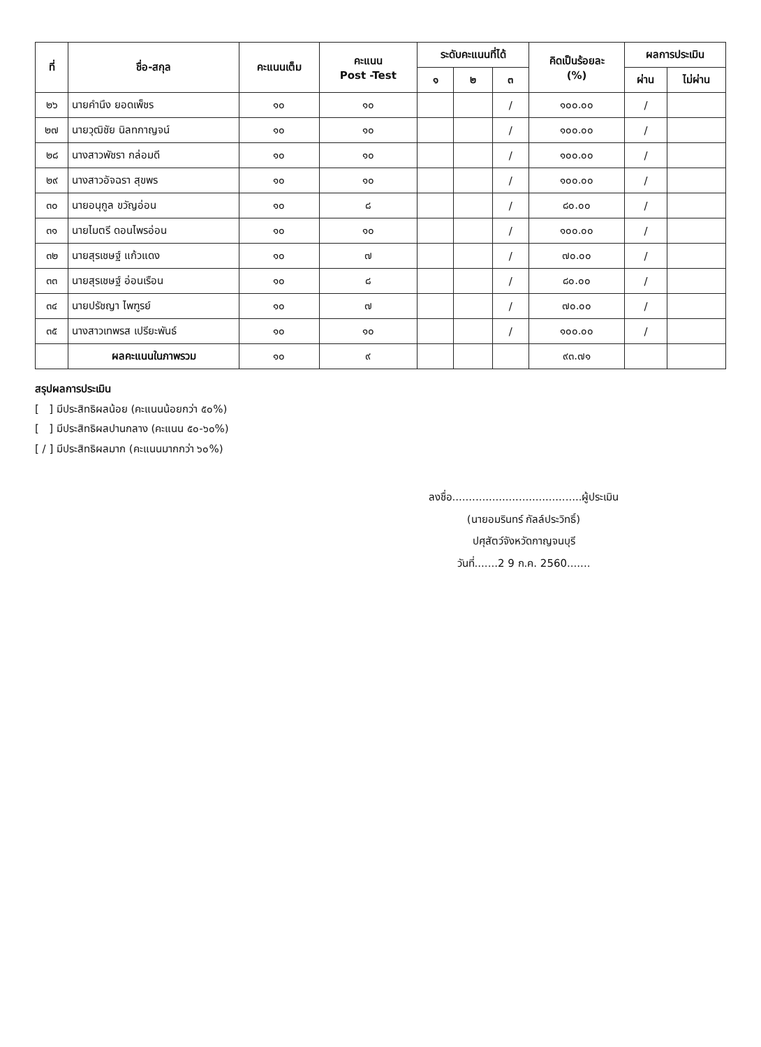| ที่ | ชื่อ-สกุล | คะแนนเต็ม | คะแนน Post -Test | ระดับคะแนนที่ได้ | | | คิดเป็นร้อยละ (%) | ผลการประเมิน | |
| --- | --- | --- | --- | --- | --- | --- | --- | --- | --- |
| | | | | ๑ | ๒ | ๓ | | ผ่าน | ไม่ผ่าน |
| ๒๖ | นายคำนึง ยอดเพ็ชร | ๑๐ | ๑๐ | | | / | ๑๐๐.๐๐ | / | |
| ๒๗ | นายวุฒิชัย นิลทกาญจน์ | ๑๐ | ๑๐ | | | / | ๑๐๐.๐๐ | / | |
| ๒๘ | นางสาวพัชรา กล่อมดี | ๑๐ | ๑๐ | | | / | ๑๐๐.๐๐ | / | |
| ๒๙ | นางสาวอัจฉรา สุขพร | ๑๐ | ๑๐ | | | / | ๑๐๐.๐๐ | / | |
| ๓๐ | นายอนุกูล ขวัญอ่อน | ๑๐ | ๘ | | | / | ๘๐.๐๐ | / | |
| ๓๑ | นายไมตรี ดอนไพรอ่อน | ๑๐ | ๑๐ | | | / | ๑๐๐.๐๐ | / | |
| ๓๒ | นายสุรเชษฐ์ แก้วแดง | ๑๐ | ๗ | | | / | ๗๐.๐๐ | / | |
| ๓๓ | นายสุรเชษฐ์ อ่อนเรือน | ๑๐ | ๘ | | | / | ๘๐.๐๐ | / | |
| ๓๔ | นายปรัชญา ไพฑูรย์ | ๑๐ | ๗ | | | / | ๗๐.๐๐ | / | |
| ๓๕ | นางสาวเทพรส เปรียะพันธ์ | ๑๐ | ๑๐ | | | / | ๑๐๐.๐๐ | / | |
| | ผลคะแนนในภาพรวม | ๑๐ | ๙ | | | | ๙๓.๗๑ | | |
สรุปผลการประเมิน
[ ] มีประสิทธิผลน้อย (คะแนนน้อยกว่า ๕๐%)
[ ] มีประสิทธิผลปานกลาง (คะแนน ๕๐-๖๐%)
[ / ] มีประสิทธิผลมาก (คะแนนมากกว่า ๖๐%)
ลงชื่อ.......................................ผู้ประเมิน
(นายอมรินทร์ กัลล์ประวิทธิ์)
ปศุสัตว์จังหวัดกาญจนบุรี
วันที่.......2 9 ก.ค. 2560.......